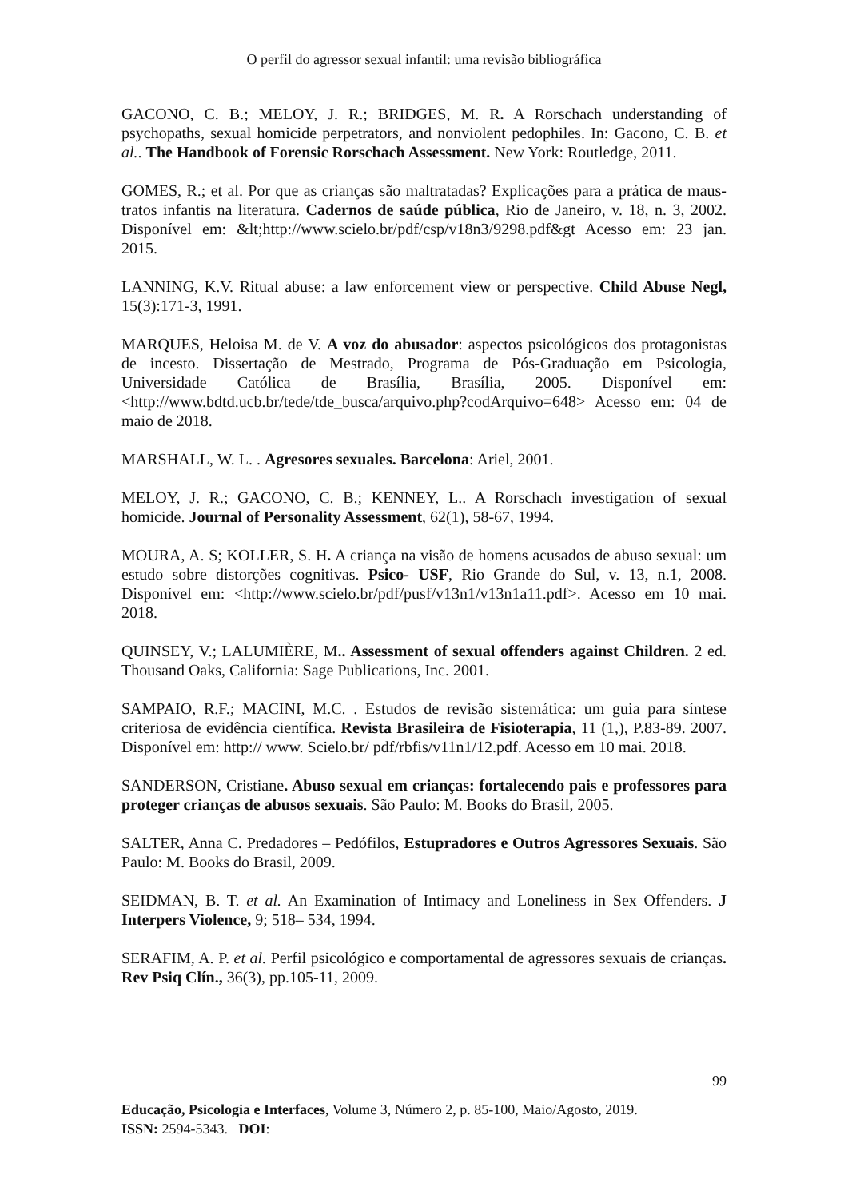O perfil do agressor sexual infantil: uma revisão bibliográfica
GACONO, C. B.; MELOY, J. R.; BRIDGES, M. R. A Rorschach understanding of psychopaths, sexual homicide perpetrators, and nonviolent pedophiles. In: Gacono, C. B. et al.. The Handbook of Forensic Rorschach Assessment. New York: Routledge, 2011.
GOMES, R.; et al. Por que as crianças são maltratadas? Explicações para a prática de maus-tratos infantis na literatura. Cadernos de saúde pública, Rio de Janeiro, v. 18, n. 3, 2002. Disponível em: &lt;http://www.scielo.br/pdf/csp/v18n3/9298.pdf&gt Acesso em: 23 jan. 2015.
LANNING, K.V. Ritual abuse: a law enforcement view or perspective. Child Abuse Negl, 15(3):171-3, 1991.
MARQUES, Heloisa M. de V. A voz do abusador: aspectos psicológicos dos protagonistas de incesto. Dissertação de Mestrado, Programa de Pós-Graduação em Psicologia, Universidade Católica de Brasília, Brasília, 2005. Disponível em: <http://www.bdtd.ucb.br/tede/tde_busca/arquivo.php?codArquivo=648> Acesso em: 04 de maio de 2018.
MARSHALL, W. L. . Agresores sexuales. Barcelona: Ariel, 2001.
MELOY, J. R.; GACONO, C. B.; KENNEY, L.. A Rorschach investigation of sexual homicide. Journal of Personality Assessment, 62(1), 58-67, 1994.
MOURA, A. S; KOLLER, S. H. A criança na visão de homens acusados de abuso sexual: um estudo sobre distorções cognitivas. Psico- USF, Rio Grande do Sul, v. 13, n.1, 2008. Disponível em: <http://www.scielo.br/pdf/pusf/v13n1/v13n1a11.pdf>. Acesso em 10 mai. 2018.
QUINSEY, V.; LALUMIÈRE, M.. Assessment of sexual offenders against Children. 2 ed. Thousand Oaks, California: Sage Publications, Inc. 2001.
SAMPAIO, R.F.; MACINI, M.C. . Estudos de revisão sistemática: um guia para síntese criteriosa de evidência científica. Revista Brasileira de Fisioterapia, 11 (1,), P.83-89. 2007. Disponível em: http:// www. Scielo.br/ pdf/rbfis/v11n1/12.pdf. Acesso em 10 mai. 2018.
SANDERSON, Cristiane. Abuso sexual em crianças: fortalecendo pais e professores para proteger crianças de abusos sexuais. São Paulo: M. Books do Brasil, 2005.
SALTER, Anna C. Predadores – Pedófilos, Estupradores e Outros Agressores Sexuais. São Paulo: M. Books do Brasil, 2009.
SEIDMAN, B. T. et al. An Examination of Intimacy and Loneliness in Sex Offenders. J Interpers Violence, 9; 518– 534, 1994.
SERAFIM, A. P. et al. Perfil psicológico e comportamental de agressores sexuais de crianças. Rev Psiq Clín., 36(3), pp.105-11, 2009.
99
Educação, Psicologia e Interfaces, Volume 3, Número 2, p. 85-100, Maio/Agosto, 2019.
ISSN: 2594-5343. DOI: